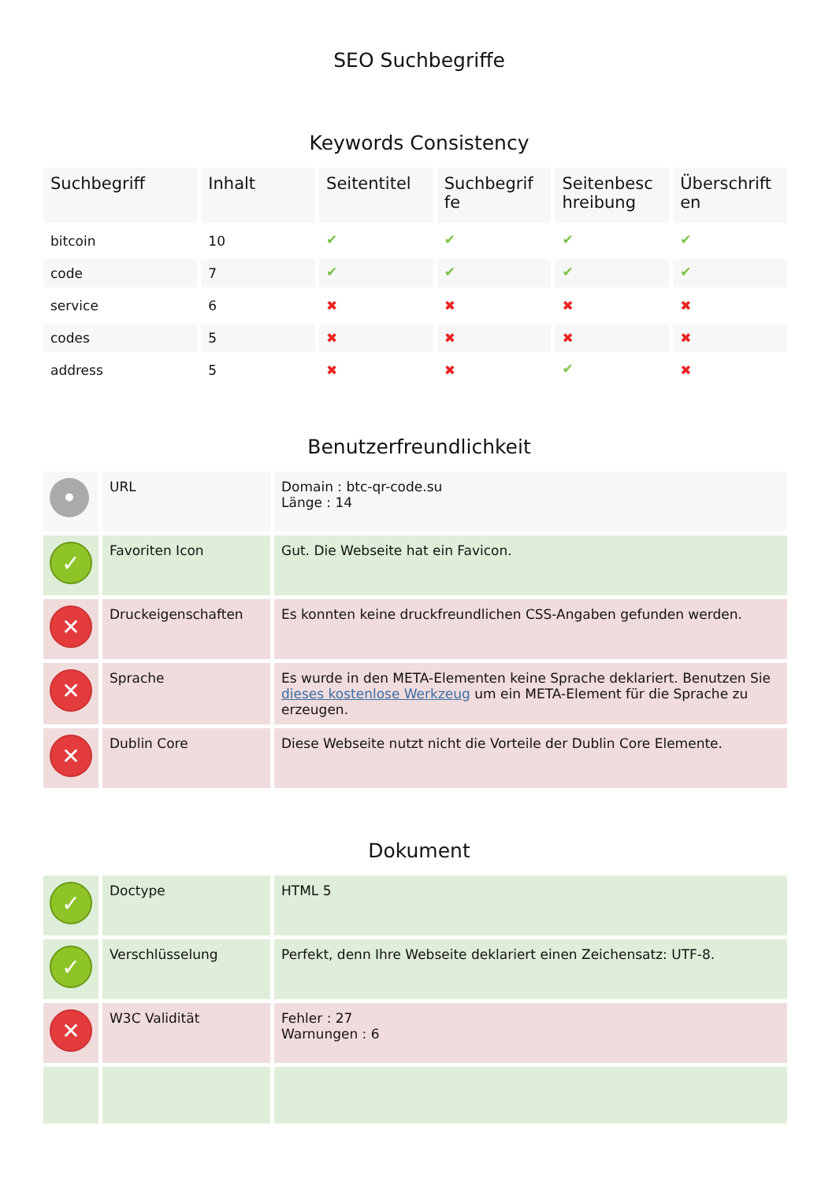SEO Suchbegriffe
Keywords Consistency
| Suchbegriff | Inhalt | Seitentitel | Suchbegrif fe | Seitenbesc hreibung | Überschrift en |
| --- | --- | --- | --- | --- | --- |
| bitcoin | 10 | ✔ | ✔ | ✔ | ✔ |
| code | 7 | ✔ | ✔ | ✔ | ✔ |
| service | 6 | ✖ | ✖ | ✖ | ✖ |
| codes | 5 | ✖ | ✖ | ✖ | ✖ |
| address | 5 | ✖ | ✖ | ✔ | ✖ |
Benutzerfreundlichkeit
| • | URL | Domain : btc-qr-code.su Länge : 14 |
| ✓ | Favoriten Icon | Gut. Die Webseite hat ein Favicon. |
| ✕ | Druckeigenschaften | Es konnten keine druckfreundlichen CSS-Angaben gefunden werden. |
| ✕ | Sprache | Es wurde in den META-Elementen keine Sprache deklariert. Benutzen Sie dieses kostenlose Werkzeug um ein META-Element für die Sprache zu erzeugen. |
| ✕ | Dublin Core | Diese Webseite nutzt nicht die Vorteile der Dublin Core Elemente. |
Dokument
| ✓ | Doctype | HTML 5 |
| ✓ | Verschlüsselung | Perfekt, denn Ihre Webseite deklariert einen Zeichensatz: UTF-8. |
| ✕ | W3C Validität | Fehler : 27 Warnungen : 6 |